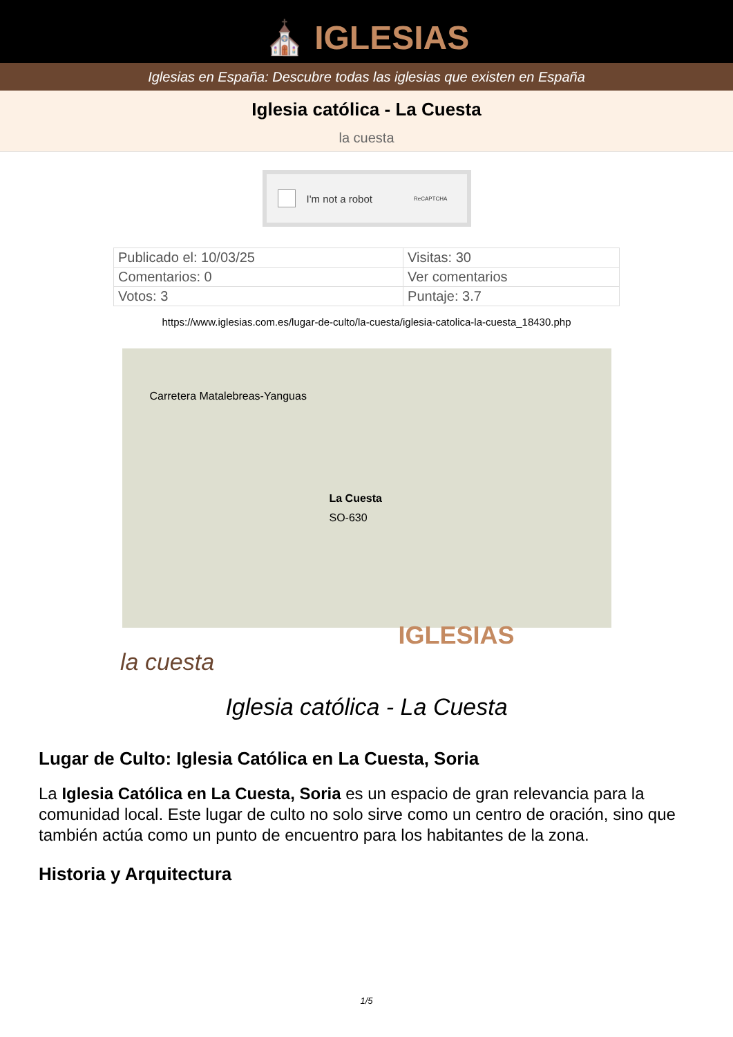⛪ IGLESIAS
Iglesias en España: Descubre todas las iglesias que existen en España
Iglesia católica - La Cuesta
la cuesta
I'm not a robot ReCAPTCHA
| Publicado el: 10/03/25 | Visitas: 30 |
| Comentarios: 0 | Ver comentarios |
| Votos: 3 | Puntaje: 3.7 |
https://www.iglesias.com.es/lugar-de-culto/la-cuesta/iglesia-catolica-la-cuesta_18430.php
Carretera Matalebreas-Yanguas
La Cuesta
SO-630
IGLESIAS
la cuesta
Iglesia católica - La Cuesta
Lugar de Culto: Iglesia Católica en La Cuesta, Soria
La Iglesia Católica en La Cuesta, Soria es un espacio de gran relevancia para la comunidad local. Este lugar de culto no solo sirve como un centro de oración, sino que también actúa como un punto de encuentro para los habitantes de la zona.
Historia y Arquitectura
1/5